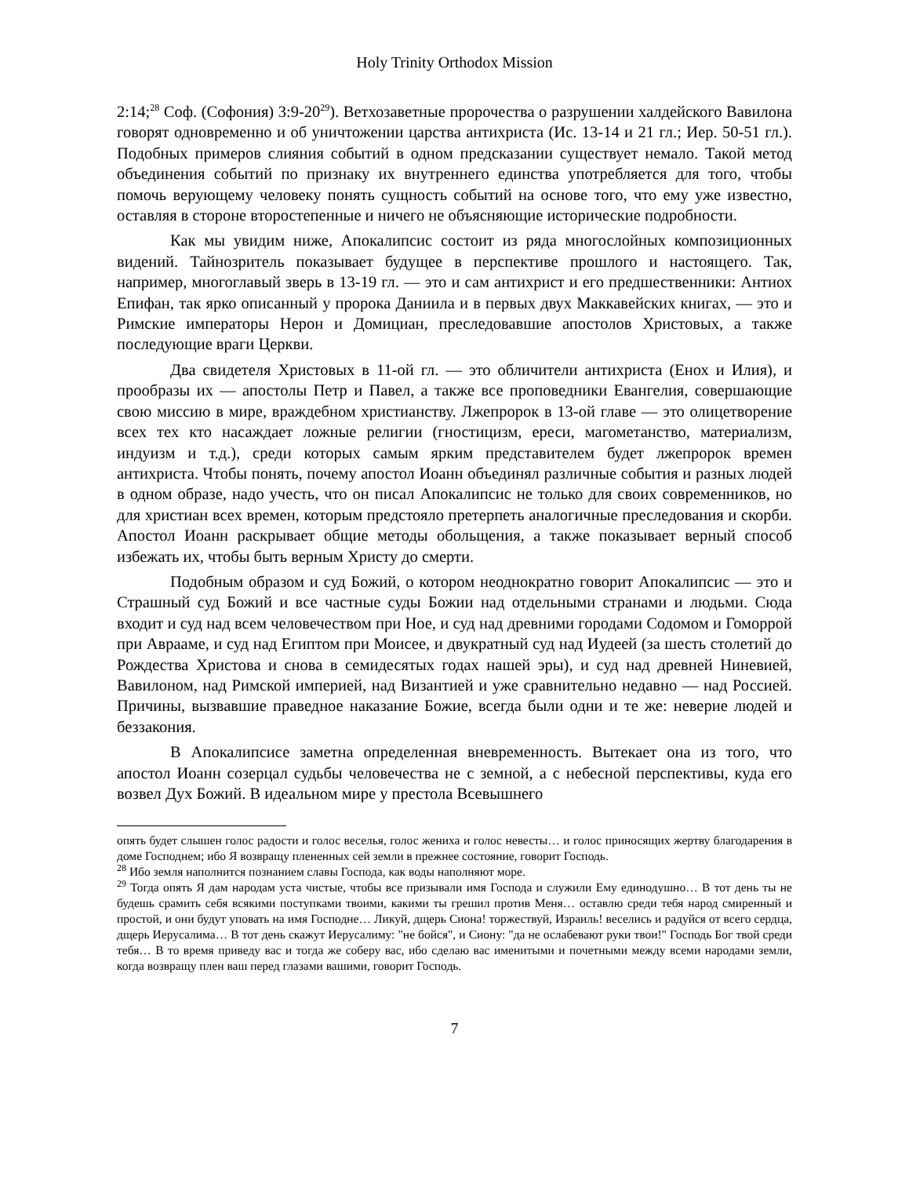Holy Trinity Orthodox Mission
2:14;<sup>28</sup> Соф. (Софония) 3:9-20<sup>29</sup>). Ветхозаветные пророчества о разрушении халдейского Вавилона говорят одновременно и об уничтожении царства антихриста (Ис. 13-14 и 21 гл.; Иер. 50-51 гл.). Подобных примеров слияния событий в одном предсказании существует немало. Такой метод объединения событий по признаку их внутреннего единства употребляется для того, чтобы помочь верующему человеку понять сущность событий на основе того, что ему уже известно, оставляя в стороне второстепенные и ничего не объясняющие исторические подробности.
Как мы увидим ниже, Апокалипсис состоит из ряда многослойных композиционных видений. Тайнозритель показывает будущее в перспективе прошлого и настоящего. Так, например, многоглавый зверь в 13-19 гл. — это и сам антихрист и его предшественники: Антиох Епифан, так ярко описанный у пророка Даниила и в первых двух Маккавейских книгах, — это и Римские императоры Нерон и Домициан, преследовавшие апостолов Христовых, а также последующие враги Церкви.
Два свидетеля Христовых в 11-ой гл. — это обличители антихриста (Енох и Илия), и прообразы их — апостолы Петр и Павел, а также все проповедники Евангелия, совершающие свою миссию в мире, враждебном христианству. Лжепророк в 13-ой главе — это олицетворение всех тех кто насаждает ложные религии (гностицизм, ереси, магометанство, материализм, индуизм и т.д.), среди которых самым ярким представителем будет лжепророк времен антихриста. Чтобы понять, почему апостол Иоанн объединял различные события и разных людей в одном образе, надо учесть, что он писал Апокалипсис не только для своих современников, но для христиан всех времен, которым предстояло претерпеть аналогичные преследования и скорби. Апостол Иоанн раскрывает общие методы обольщения, а также показывает верный способ избежать их, чтобы быть верным Христу до смерти.
Подобным образом и суд Божий, о котором неоднократно говорит Апокалипсис — это и Страшный суд Божий и все частные суды Божии над отдельными странами и людьми. Сюда входит и суд над всем человечеством при Ное, и суд над древними городами Содомом и Гоморрой при Аврааме, и суд над Египтом при Моисее, и двукратный суд над Иудеей (за шесть столетий до Рождества Христова и снова в семидесятых годах нашей эры), и суд над древней Ниневией, Вавилоном, над Римской империей, над Византией и уже сравнительно недавно — над Россией. Причины, вызвавшие праведное наказание Божие, всегда были одни и те же: неверие людей и беззакония.
В Апокалипсисе заметна определенная вневременность. Вытекает она из того, что апостол Иоанн созерцал судьбы человечества не с земной, а с небесной перспективы, куда его возвел Дух Божий. В идеальном мире у престола Всевышнего
опять будет слышен голос радости и голос веселья, голос жениха и голос невесты… и голос приносящих жертву благодарения в доме Господнем; ибо Я возвращу плененных сей земли в прежнее состояние, говорит Господь.
<sup>28</sup> Ибо земля наполнится познанием славы Господа, как воды наполняют море.
<sup>29</sup> Тогда опять Я дам народам уста чистые, чтобы все призывали имя Господа и служили Ему единодушно… В тот день ты не будешь срамить себя всякими поступками твоими, какими ты грешил против Меня… оставлю среди тебя народ смиренный и простой, и они будут уповать на имя Господне… Ликуй, дщерь Сиона! торжествуй, Израиль! веселись и радуйся от всего сердца, дщерь Иерусалима… В тот день скажут Иерусалиму: "не бойся", и Сиону: "да не ослабевают руки твои!" Господь Бог твой среди тебя… В то время приведу вас и тогда же соберу вас, ибо сделаю вас именитыми и почетными между всеми народами земли, когда возвращу плен ваш перед глазами вашими, говорит Господь.
7